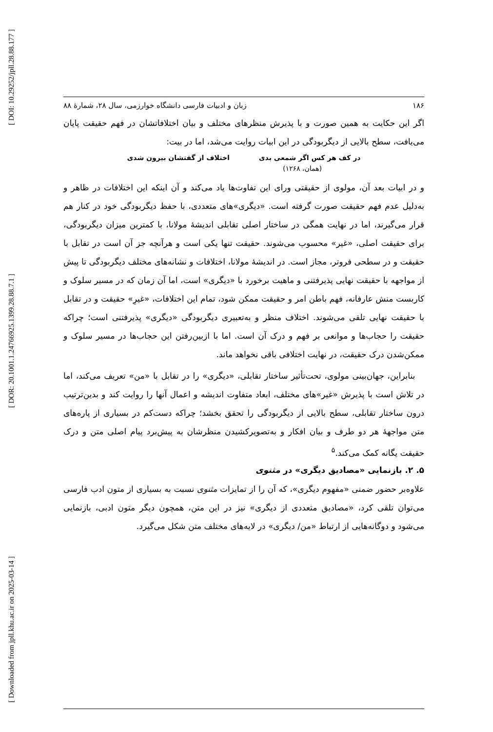[ DOI: 10.29252/jpll.28.88.177 ]
[ DOR: 20.1001.1.24766925.1399.28.88.7.1 ]
[ Downloaded from jpll.khu.ac.ir on 2025-03-14 ]
۱۸۶ زبان و ادبیات فارسی دانشگاه خوارزمی، سال ۲۸، شمارۀ ۸۸
اگر این حکایت به همین صورت و با پذیرش منظرهای مختلف و بیان اختلافاتشان در فهم حقیقت پایان می‌یافت، سطح بالایی از دیگربودگی در این ابیات روایت می‌شد، اما در بیت:
در کف هر کس اگر شمعی بدی اختلاف از گفتشان بیرون شدی
(همان، ۱۲۶۸)
و در ابیات بعد آن، مولوی از حقیقتی ورای این تفاوت‌ها یاد می‌کند و آن اینکه این اختلافات در ظاهر و به‌دلیل عدم فهم حقیقت صورت گرفته است. «دیگری»های متعددی، با حفظ دیگربودگی خود در کنار هم قرار می‌گیرند، اما در نهایت همگی در ساختار اصلی تقابلی اندیشۀ مولانا، با کمترین میزان دیگربودگی، برای حقیقت اصلی، «غیر» محسوب می‌شوند. حقیقت تنها یکی است و هرآنچه جز آن است در تقابل با حقیقت و در سطحی فروتر، مجاز است. در اندیشۀ مولانا، اختلافات و نشانه‌های مختلف دیگربودگی تا پیش از مواجهه با حقیقت نهایی پذیرفتنی و ماهیت برخورد با «دیگری» است، اما آن زمان که در مسیر سلوک و کاربست منش عارفانه، فهم باطن امر و حقیقت ممکن شود، تمام این اختلافات، «غیرِ» حقیقت و در تقابل با حقیقت نهایی تلقی می‌شوند. اختلاف منظر و به‌تعبیری دیگربودگی «دیگری» پذیرفتنی است؛ چراکه حقیقت را حجاب‌ها و موانعی بر فهم و درک آن است. اما با ازبین‌رفتن این حجاب‌ها در مسیر سلوک و ممکن‌شدن درک حقیقت، در نهایت اختلافی باقی نخواهد ماند.
بنابراین، جهان‌بینی مولوی، تحت‌تأثیر ساختار تقابلی، «دیگری» را در تقابل با «من» تعریف می‌کند، اما در تلاش است با پذیرش «غیر»های مختلف، ابعاد متفاوت اندیشه و اعمال آنها را روایت کند و بدین‌ترتیب درون ساختار تقابلی، سطح بالایی از دیگربودگی را تحقق بخشد؛ چراکه دست‌کم در بسیاری از پاره‌های متن مواجهۀ هر دو طرف و بیان افکار و به‌تصویرکشیدن منظرشان به پیش‌برد پیام اصلی متن و درک حقیقت یگانه کمک می‌کند.<sup>۵</sup>
۵. ۲. بازنمایی «مصادیق دیگری» در مثنوی
علاوه‌بر حضور ضمنی «مفهوم دیگری»، که آن را از تمایزات مثنوی نسبت به بسیاری از متون ادب فارسی می‌توان تلقی کرد، «مصادیق متعددی از دیگری» نیز در این متن، همچون دیگر متون ادبی، بازنمایی می‌شود و دوگانه‌هایی از ارتباط «من/ دیگری» در لایه‌های مختلف متن شکل می‌گیرد.